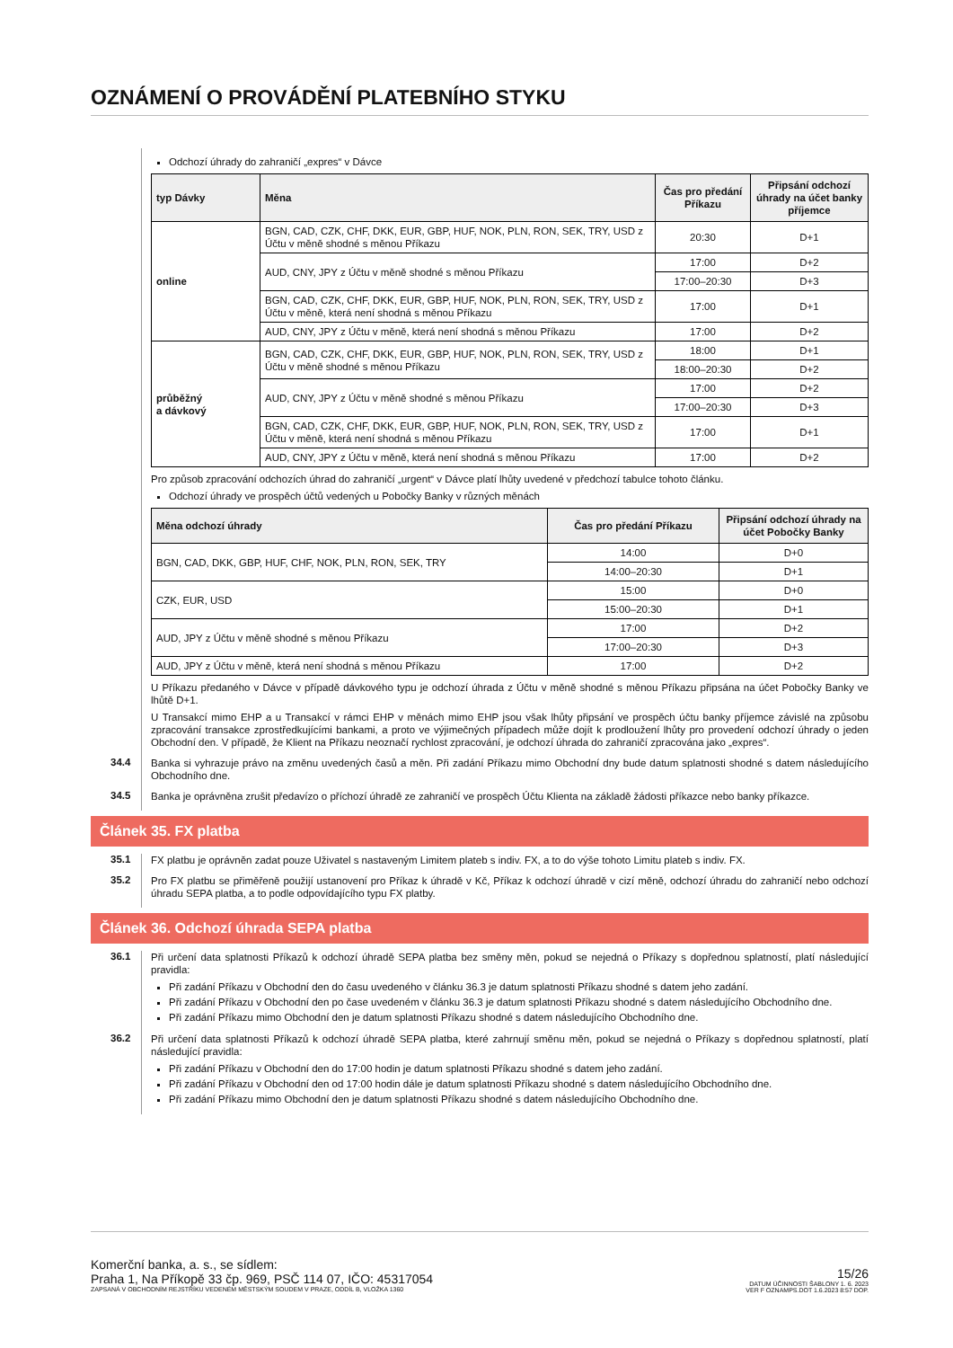OZNÁMENÍ O PROVÁDĚNÍ PLATEBNÍHO STYKU
Odchozí úhrady do zahraničí „expres“ v Dávce
| typ Dávky | Měna | Čas pro předání Příkazu | Připsání odchozí úhrady na účet banky příjemce |
| --- | --- | --- | --- |
| online | BGN, CAD, CZK, CHF, DKK, EUR, GBP, HUF, NOK, PLN, RON, SEK, TRY, USD z Účtu v měně shodné s měnou Příkazu | 20:30 | D+1 |
| | AUD, CNY, JPY z Účtu v měně shodné s měnou Příkazu | 17:00 | D+2 |
| | | 17:00–20:30 | D+3 |
| | BGN, CAD, CZK, CHF, DKK, EUR, GBP, HUF, NOK, PLN, RON, SEK, TRY, USD z Účtu v měně, která není shodná s měnou Příkazu | 17:00 | D+1 |
| | AUD, CNY, JPY z Účtu v měně, která není shodná s měnou Příkazu | 17:00 | D+2 |
| průběžný a dávkový | BGN, CAD, CZK, CHF, DKK, EUR, GBP, HUF, NOK, PLN, RON, SEK, TRY, USD z Účtu v měně shodné s měnou Příkazu | 18:00 | D+1 |
| | | 18:00–20:30 | D+2 |
| | AUD, CNY, JPY z Účtu v měně shodné s měnou Příkazu | 17:00 | D+2 |
| | | 17:00–20:30 | D+3 |
| | BGN, CAD, CZK, CHF, DKK, EUR, GBP, HUF, NOK, PLN, RON, SEK, TRY, USD z Účtu v měně, která není shodná s měnou Příkazu | 17:00 | D+1 |
| | AUD, CNY, JPY z Účtu v měně, která není shodná s měnou Příkazu | 17:00 | D+2 |
Pro způsob zpracování odchozích úhrad do zahraničí „urgent“ v Dávce platí lhůty uvedené v předchozí tabulce tohoto článku.
Odchozí úhrady ve prospěch účtů vedených u Pobočky Banky v různých měnách
| Měna odchozí úhrady | Čas pro předání Příkazu | Připsání odchozí úhrady na účet Pobočky Banky |
| --- | --- | --- |
| BGN, CAD, DKK, GBP, HUF, CHF, NOK, PLN, RON, SEK, TRY | 14:00 | D+0 |
| | 14:00–20:30 | D+1 |
| CZK, EUR, USD | 15:00 | D+0 |
| | 15:00–20:30 | D+1 |
| AUD, JPY z Účtu v měně shodné s měnou Příkazu | 17:00 | D+2 |
| | 17:00–20:30 | D+3 |
| AUD, JPY z Účtu v měně, která není shodná s měnou Příkazu | 17:00 | D+2 |
U Příkazu předaného v Dávce v případě dávkového typu je odchozí úhrada z Účtu v měně shodné s měnou Příkazu připsána na účet Pobočky Banky ve lhůtě D+1.
U Transakcí mimo EHP a u Transakcí v rámci EHP v měnách mimo EHP jsou však lhůty připsání ve prospěch účtu banky příjemce závislé na způsobu zpracování transakce zprostředkujícími bankami, a proto ve výjimečných případech může dojít k prodloužení lhůty pro provedení odchozí úhrady o jeden Obchodní den. V případě, že Klient na Příkazu neoznačí rychlost zpracování, je odchozí úhrada do zahraničí zpracována jako „expres“.
34.4
Banka si vyhrazuje právo na změnu uvedených časů a měn. Při zadání Příkazu mimo Obchodní dny bude datum splatnosti shodné s datem následujícího Obchodního dne.
34.5
Banka je oprávněna zrušit předavízo o příchozí úhradě ze zahraničí ve prospěch Účtu Klienta na základě žádosti příkazce nebo banky příkazce.
Článek 35. FX platba
35.1
FX platbu je oprávněn zadat pouze Uživatel s nastaveným Limitem plateb s indiv. FX, a to do výše tohoto Limitu plateb s indiv. FX.
35.2
Pro FX platbu se přiměřeně použijí ustanovení pro Příkaz k úhradě v Kč, Příkaz k odchozí úhradě v cizí měně, odchozí úhradu do zahraničí nebo odchozí úhradu SEPA platba, a to podle odpovídajícího typu FX platby.
Článek 36. Odchozí úhrada SEPA platba
36.1
Při určení data splatnosti Příkazů k odchozí úhradě SEPA platba bez směny měn, pokud se nejedná o Příkazy s dopřednou splatností, platí následující pravidla:
Při zadání Příkazu v Obchodní den do času uvedeného v článku 36.3 je datum splatnosti Příkazu shodné s datem jeho zadání.
Při zadání Příkazu v Obchodní den po čase uvedeném v článku 36.3 je datum splatnosti Příkazu shodné s datem následujícího Obchodního dne.
Při zadání Příkazu mimo Obchodní den je datum splatnosti Příkazu shodné s datem následujícího Obchodního dne.
36.2
Při určení data splatnosti Příkazů k odchozí úhradě SEPA platba, které zahrnují směnu měn, pokud se nejedná o Příkazy s dopřednou splatností, platí následující pravidla:
Při zadání Příkazu v Obchodní den do 17:00 hodin je datum splatnosti Příkazu shodné s datem jeho zadání.
Při zadání Příkazu v Obchodní den od 17:00 hodin dále je datum splatnosti Příkazu shodné s datem následujícího Obchodního dne.
Při zadání Příkazu mimo Obchodní den je datum splatnosti Příkazu shodné s datem následujícího Obchodního dne.
Komerční banka, a. s., se sídlem:
Praha 1, Na Příkopě 33 čp. 969, PSČ 114 07, IČO: 45317054
ZAPSANÁ V OBCHODNÍM REJSTŘÍKU VEDENÉM MĚSTSKÝM SOUDEM V PRAZE, ODDÍL B, VLOŽKA 1360
15/26
DATUM ÚČINNOSTI ŠABLONY 1. 6. 2023
VER F OZNAMPS.DOT 1.6.2023 8:57 DOP.